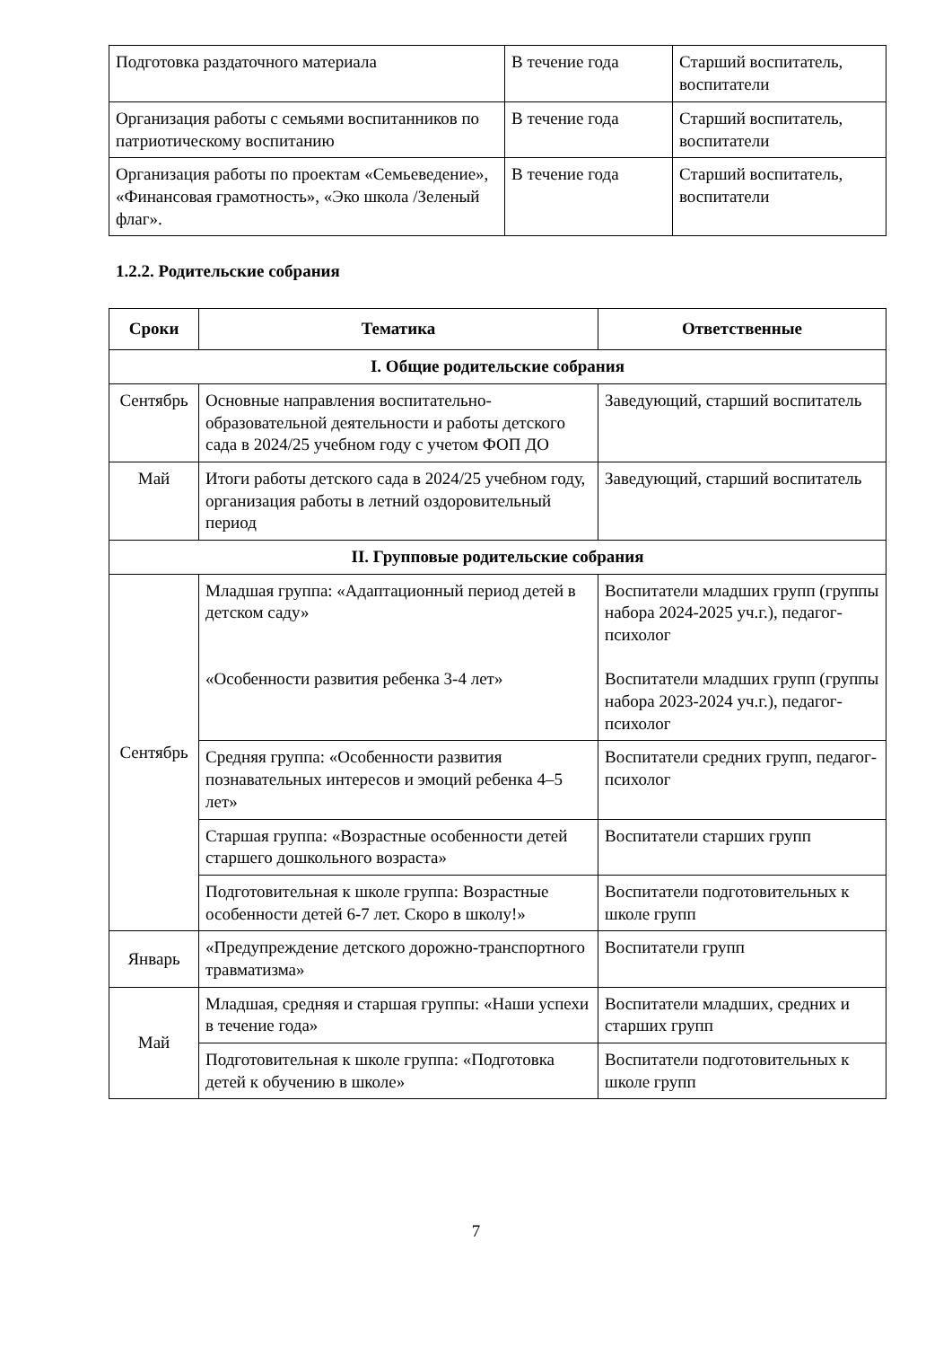| Подготовка раздаточного материала | В течение года | Старший воспитатель, воспитатели |
| Организация работы с семьями воспитанников по патриотическому воспитанию | В течение года | Старший воспитатель, воспитатели |
| Организация работы по проектам «Семьеведение», «Финансовая грамотность», «Эко школа /Зеленый флаг». | В течение года | Старший воспитатель, воспитатели |
1.2.2. Родительские собрания
| Сроки | Тематика | Ответственные |
| --- | --- | --- |
| I. Общие родительские собрания | | |
| Сентябрь | Основные направления воспитательно-образовательной деятельности и работы детского сада в 2024/25 учебном году с учетом ФОП ДО | Заведующий, старший воспитатель |
| Май | Итоги работы детского сада в 2024/25 учебном году, организация работы в летний оздоровительный период | Заведующий, старший воспитатель |
| II. Групповые родительские собрания | | |
| Сентябрь | Младшая группа: «Адаптационный период детей в детском саду» «Особенности развития ребенка 3-4 лет» | Воспитатели младших групп (группы набора 2024-2025 уч.г.), педагог-психолог Воспитатели младших групп (группы набора 2023-2024 уч.г.), педагог-психолог |
| | Средняя группа: «Особенности развития познавательных интересов и эмоций ребенка 4–5 лет» | Воспитатели средних групп, педагог-психолог |
| | Старшая группа: «Возрастные особенности детей старшего дошкольного возраста» | Воспитатели старших групп |
| | Подготовительная к школе группа: Возрастные особенности детей 6-7 лет. Скоро в школу!» | Воспитатели подготовительных к школе групп |
| Январь | «Предупреждение детского дорожно-транспортного травматизма» | Воспитатели групп |
| Май | Младшая, средняя и старшая группы: «Наши успехи в течение года» | Воспитатели младших, средних и старших групп |
| | Подготовительная к школе группа: «Подготовка детей к обучению в школе» | Воспитатели подготовительных к школе групп |
7